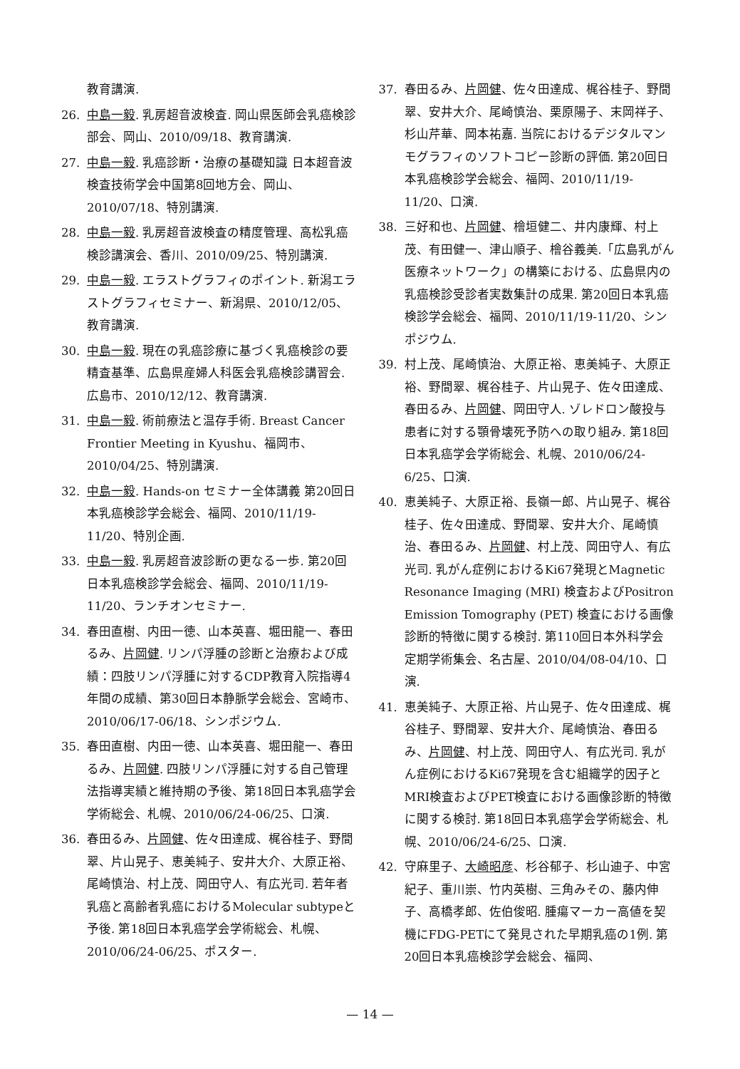教育講演.
26. 中島一毅. 乳房超音波検査. 岡山県医師会乳癌検診部会、岡山、2010/09/18、教育講演.
27. 中島一毅. 乳癌診断・治療の基礎知識 日本超音波検査技術学会中国第8回地方会、岡山、2010/07/18、特別講演.
28. 中島一毅. 乳房超音波検査の精度管理、高松乳癌検診講演会、香川、2010/09/25、特別講演.
29. 中島一毅. エラストグラフィのポイント. 新潟エラストグラフィセミナー、新潟県、2010/12/05、教育講演.
30. 中島一毅. 現在の乳癌診療に基づく乳癌検診の要精査基準、広島県産婦人科医会乳癌検診講習会. 広島市、2010/12/12、教育講演.
31. 中島一毅. 術前療法と温存手術. Breast Cancer Frontier Meeting in Kyushu、福岡市、2010/04/25、特別講演.
32. 中島一毅. Hands-on セミナー全体講義 第20回日本乳癌検診学会総会、福岡、2010/11/19-11/20、特別企画.
33. 中島一毅. 乳房超音波診断の更なる一歩. 第20回日本乳癌検診学会総会、福岡、2010/11/19-11/20、ランチオンセミナー.
34. 春田直樹、内田一徳、山本英喜、堀田龍一、春田るみ、片岡健. リンパ浮腫の診断と治療および成績：四肢リンパ浮腫に対するCDP教育入院指導4年間の成績、第30回日本静脈学会総会、宮崎市、2010/06/17-06/18、シンポジウム.
35. 春田直樹、内田一徳、山本英喜、堀田龍一、春田るみ、片岡健. 四肢リンパ浮腫に対する自己管理法指導実績と維持期の予後、第18回日本乳癌学会学術総会、札幌、2010/06/24-06/25、口演.
36. 春田るみ、片岡健、佐々田達成、梶谷桂子、野間翠、片山晃子、恵美純子、安井大介、大原正裕、尾崎慎治、村上茂、岡田守人、有広光司. 若年者乳癌と高齢者乳癌におけるMolecular subtypeと予後. 第18回日本乳癌学会学術総会、札幌、2010/06/24-06/25、ポスター.
37. 春田るみ、片岡健、佐々田達成、梶谷桂子、野間翠、安井大介、尾崎慎治、栗原陽子、末岡祥子、杉山芹華、岡本祐嘉. 当院におけるデジタルマンモグラフィのソフトコピー診断の評価. 第20回日本乳癌検診学会総会、福岡、2010/11/19-11/20、口演.
38. 三好和也、片岡健、檜垣健二、井内康輝、村上茂、有田健一、津山順子、檜谷義美.「広島乳がん医療ネットワーク」の構築における、広島県内の乳癌検診受診者実数集計の成果. 第20回日本乳癌検診学会総会、福岡、2010/11/19-11/20、シンポジウム.
39. 村上茂、尾崎慎治、大原正裕、恵美純子、大原正裕、野間翠、梶谷桂子、片山晃子、佐々田達成、春田るみ、片岡健、岡田守人. ゾレドロン酸投与患者に対する顎骨壊死予防への取り組み. 第18回日本乳癌学会学術総会、札幌、2010/06/24-6/25、口演.
40. 恵美純子、大原正裕、長嶺一郎、片山晃子、梶谷桂子、佐々田達成、野間翠、安井大介、尾崎慎治、春田るみ、片岡健、村上茂、岡田守人、有広光司. 乳がん症例におけるKi67発現とMagnetic Resonance Imaging (MRI) 検査およびPositron Emission Tomography (PET) 検査における画像診断的特徴に関する検討. 第110回日本外科学会定期学術集会、名古屋、2010/04/08-04/10、口演.
41. 恵美純子、大原正裕、片山晃子、佐々田達成、梶谷桂子、野間翠、安井大介、尾崎慎治、春田るみ、片岡健、村上茂、岡田守人、有広光司. 乳がん症例におけるKi67発現を含む組織学的因子とMRI検査およびPET検査における画像診断的特徴に関する検討. 第18回日本乳癌学会学術総会、札幌、2010/06/24-6/25、口演.
42. 守麻里子、大崎昭彦、杉谷郁子、杉山迪子、中宮紀子、重川崇、竹内英樹、三角みその、藤内伸子、高橋孝郎、佐伯俊昭. 腫瘍マーカー高値を契機にFDG-PETにて発見された早期乳癌の1例. 第20回日本乳癌検診学会総会、福岡、
— 14 —